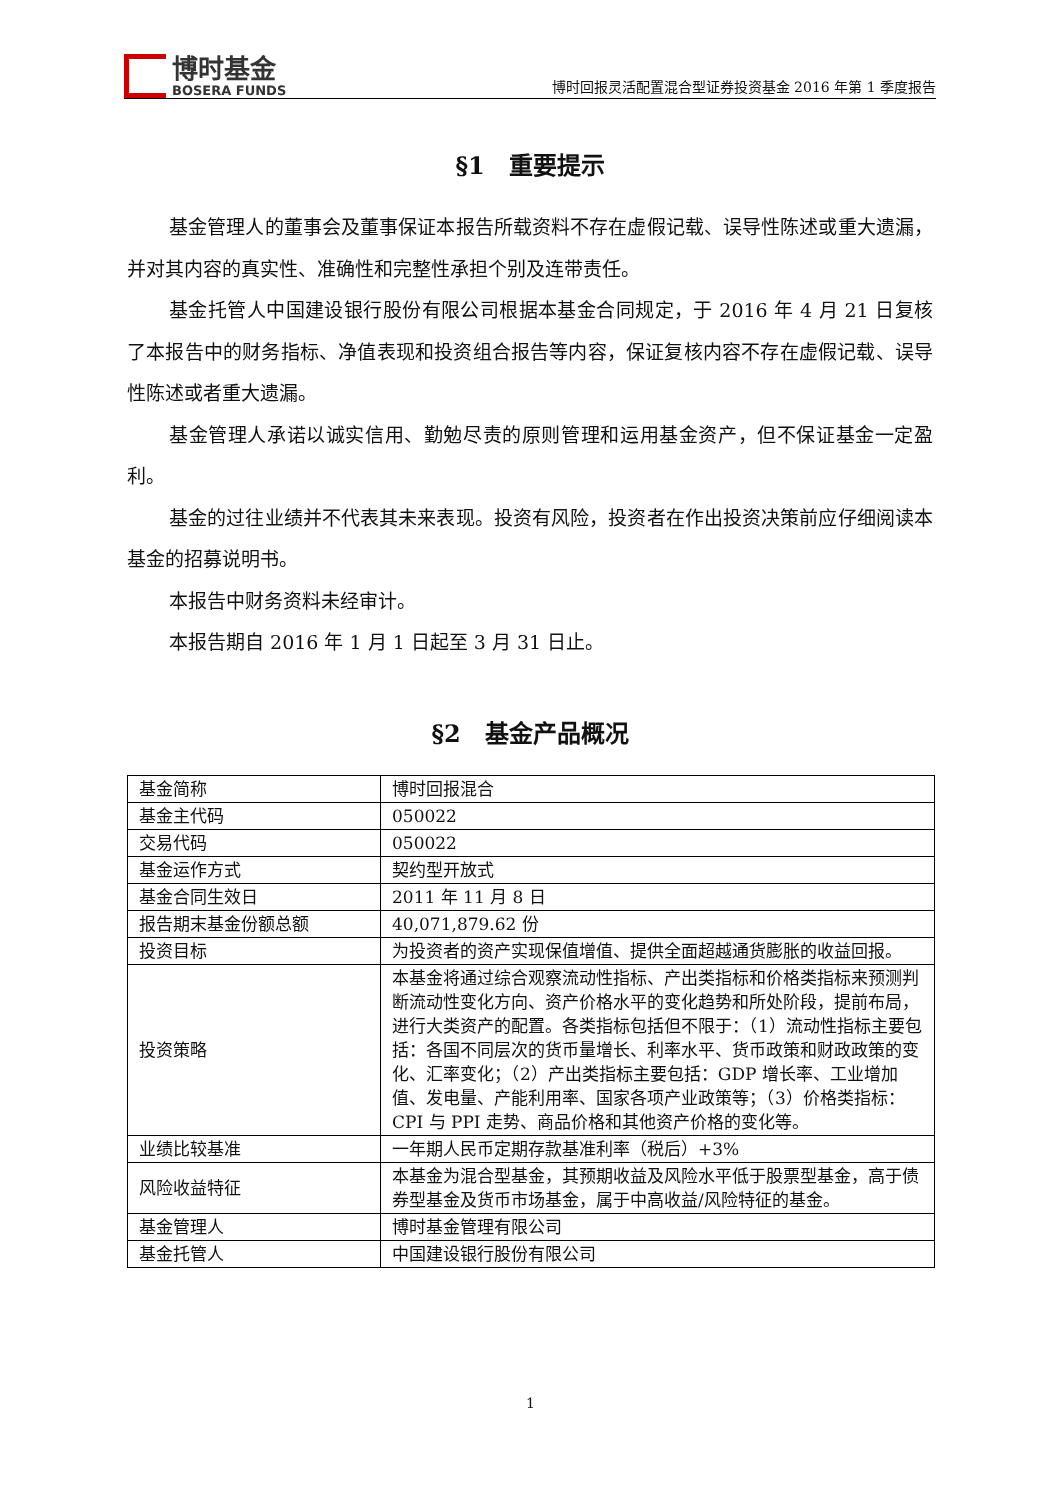博时基金
BOSERA FUNDS
博时回报灵活配置混合型证券投资基金 2016 年第 1 季度报告
§1　重要提示
基金管理人的董事会及董事保证本报告所载资料不存在虚假记载、误导性陈述或重大遗漏，并对其内容的真实性、准确性和完整性承担个别及连带责任。
基金托管人中国建设银行股份有限公司根据本基金合同规定，于 2016 年 4 月 21 日复核了本报告中的财务指标、净值表现和投资组合报告等内容，保证复核内容不存在虚假记载、误导性陈述或者重大遗漏。
基金管理人承诺以诚实信用、勤勉尽责的原则管理和运用基金资产，但不保证基金一定盈利。
基金的过往业绩并不代表其未来表现。投资有风险，投资者在作出投资决策前应仔细阅读本基金的招募说明书。
本报告中财务资料未经审计。
本报告期自 2016 年 1 月 1 日起至 3 月 31 日止。
§2　基金产品概况
| 基金简称 | 博时回报混合 |
| 基金主代码 | 050022 |
| 交易代码 | 050022 |
| 基金运作方式 | 契约型开放式 |
| 基金合同生效日 | 2011 年 11 月 8 日 |
| 报告期末基金份额总额 | 40,071,879.62 份 |
| 投资目标 | 为投资者的资产实现保值增值、提供全面超越通货膨胀的收益回报。 |
| 投资策略 | 本基金将通过综合观察流动性指标、产出类指标和价格类指标来预测判断流动性变化方向、资产价格水平的变化趋势和所处阶段，提前布局，进行大类资产的配置。各类指标包括但不限于：（1）流动性指标主要包括：各国不同层次的货币量增长、利率水平、货币政策和财政政策的变化、汇率变化；（2）产出类指标主要包括：GDP 增长率、工业增加值、发电量、产能利用率、国家各项产业政策等；（3）价格类指标：CPI 与 PPI 走势、商品价格和其他资产价格的变化等。 |
| 业绩比较基准 | 一年期人民币定期存款基准利率（税后）+3% |
| 风险收益特征 | 本基金为混合型基金，其预期收益及风险水平低于股票型基金，高于债券型基金及货币市场基金，属于中高收益/风险特征的基金。 |
| 基金管理人 | 博时基金管理有限公司 |
| 基金托管人 | 中国建设银行股份有限公司 |
1